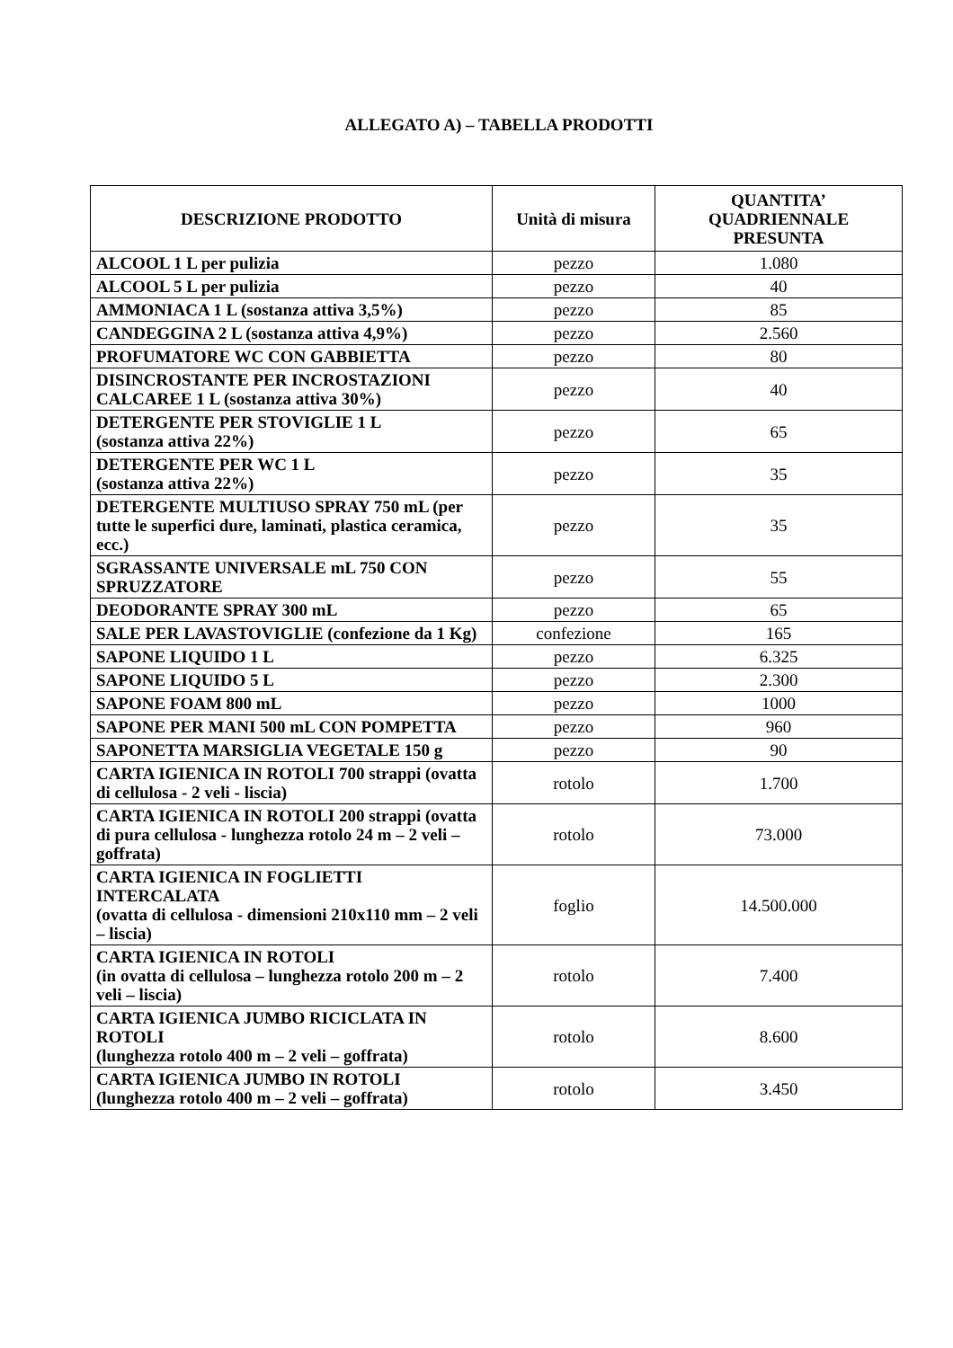ALLEGATO A) – TABELLA PRODOTTI
| DESCRIZIONE PRODOTTO | Unità di misura | QUANTITA’ QUADRIENNALE PRESUNTA |
| --- | --- | --- |
| ALCOOL 1 L per pulizia | pezzo | 1.080 |
| ALCOOL 5 L per pulizia | pezzo | 40 |
| AMMONIACA 1 L (sostanza attiva 3,5%) | pezzo | 85 |
| CANDEGGINA 2 L (sostanza attiva 4,9%) | pezzo | 2.560 |
| PROFUMATORE WC CON GABBIETTA | pezzo | 80 |
| DISINCROSTANTE PER INCROSTAZIONI CALCAREE 1 L (sostanza attiva 30%) | pezzo | 40 |
| DETERGENTE PER STOVIGLIE 1 L (sostanza attiva 22%) | pezzo | 65 |
| DETERGENTE PER WC 1 L (sostanza attiva 22%) | pezzo | 35 |
| DETERGENTE MULTIUSO SPRAY 750 mL (per tutte le superfici dure, laminati, plastica ceramica, ecc.) | pezzo | 35 |
| SGRASSANTE UNIVERSALE mL 750 CON SPRUZZATORE | pezzo | 55 |
| DEODORANTE SPRAY 300 mL | pezzo | 65 |
| SALE PER LAVASTOVIGLIE (confezione da 1 Kg) | confezione | 165 |
| SAPONE LIQUIDO 1 L | pezzo | 6.325 |
| SAPONE LIQUIDO 5 L | pezzo | 2.300 |
| SAPONE FOAM 800 mL | pezzo | 1000 |
| SAPONE PER MANI 500 mL CON POMPETTA | pezzo | 960 |
| SAPONETTA MARSIGLIA VEGETALE 150 g | pezzo | 90 |
| CARTA IGIENICA IN ROTOLI 700 strappi (ovatta di cellulosa - 2 veli - liscia) | rotolo | 1.700 |
| CARTA IGIENICA IN ROTOLI 200 strappi (ovatta di pura cellulosa - lunghezza rotolo 24 m – 2 veli – goffrata) | rotolo | 73.000 |
| CARTA IGIENICA IN FOGLIETTI INTERCALATA (ovatta di cellulosa - dimensioni 210x110 mm – 2 veli – liscia) | foglio | 14.500.000 |
| CARTA IGIENICA IN ROTOLI (in ovatta di cellulosa – lunghezza rotolo 200 m – 2 veli – liscia) | rotolo | 7.400 |
| CARTA IGIENICA JUMBO RICICLATA IN ROTOLI (lunghezza rotolo 400 m – 2 veli – goffrata) | rotolo | 8.600 |
| CARTA IGIENICA JUMBO IN ROTOLI (lunghezza rotolo 400 m – 2 veli – goffrata) | rotolo | 3.450 |